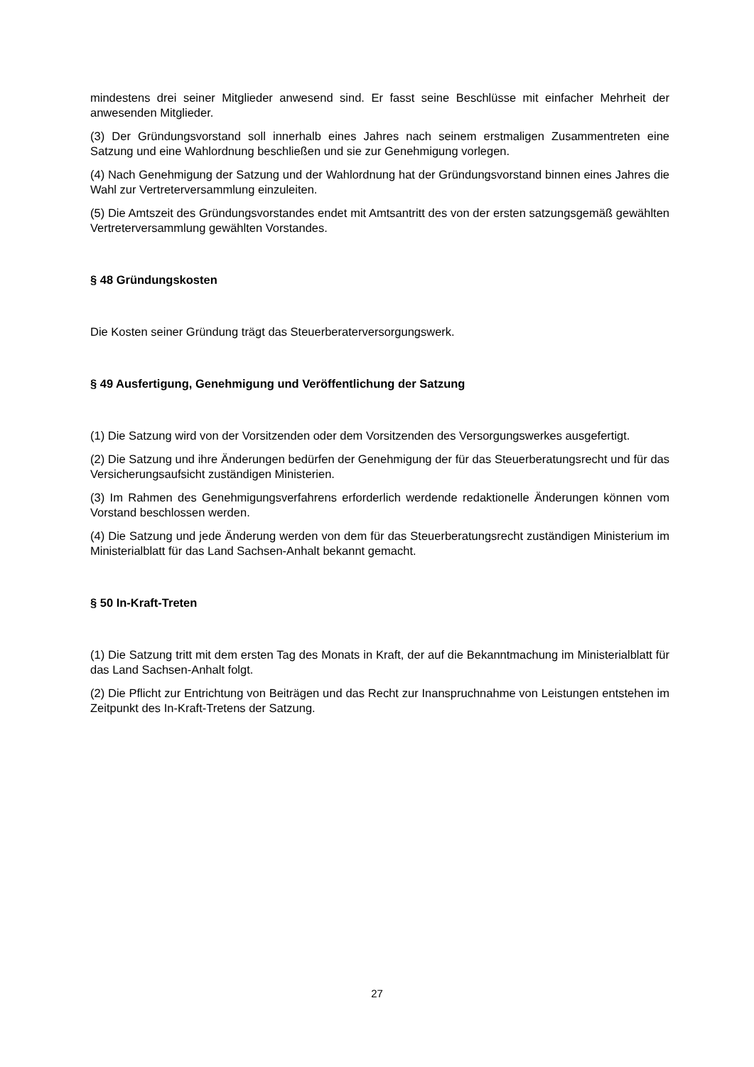mindestens drei seiner Mitglieder anwesend sind. Er fasst seine Beschlüsse mit einfacher Mehrheit der anwesenden Mitglieder.
(3) Der Gründungsvorstand soll innerhalb eines Jahres nach seinem erstmaligen Zusammentreten eine Satzung und eine Wahlordnung beschließen und sie zur Genehmigung vorlegen.
(4) Nach Genehmigung der Satzung und der Wahlordnung hat der Gründungsvorstand binnen eines Jahres die Wahl zur Vertreterversammlung einzuleiten.
(5) Die Amtszeit des Gründungsvorstandes endet mit Amtsantritt des von der ersten satzungsgemäß gewählten Vertreterversammlung gewählten Vorstandes.
§ 48 Gründungskosten
Die Kosten seiner Gründung trägt das Steuerberaterversorgungswerk.
§ 49 Ausfertigung, Genehmigung und Veröffentlichung der Satzung
(1) Die Satzung wird von der Vorsitzenden oder dem Vorsitzenden des Versorgungswerkes ausgefertigt.
(2) Die Satzung und ihre Änderungen bedürfen der Genehmigung der für das Steuerberatungsrecht und für das Versicherungsaufsicht zuständigen Ministerien.
(3) Im Rahmen des Genehmigungsverfahrens erforderlich werdende redaktionelle Änderungen können vom Vorstand beschlossen werden.
(4) Die Satzung und jede Änderung werden von dem für das Steuerberatungsrecht zuständigen Ministerium im Ministerialblatt für das Land Sachsen-Anhalt bekannt gemacht.
§ 50 In-Kraft-Treten
(1) Die Satzung tritt mit dem ersten Tag des Monats in Kraft, der auf die Bekanntmachung im Ministerialblatt für das Land Sachsen-Anhalt folgt.
(2) Die Pflicht zur Entrichtung von Beiträgen und das Recht zur Inanspruchnahme von Leistungen entstehen im Zeitpunkt des In-Kraft-Tretens der Satzung.
27